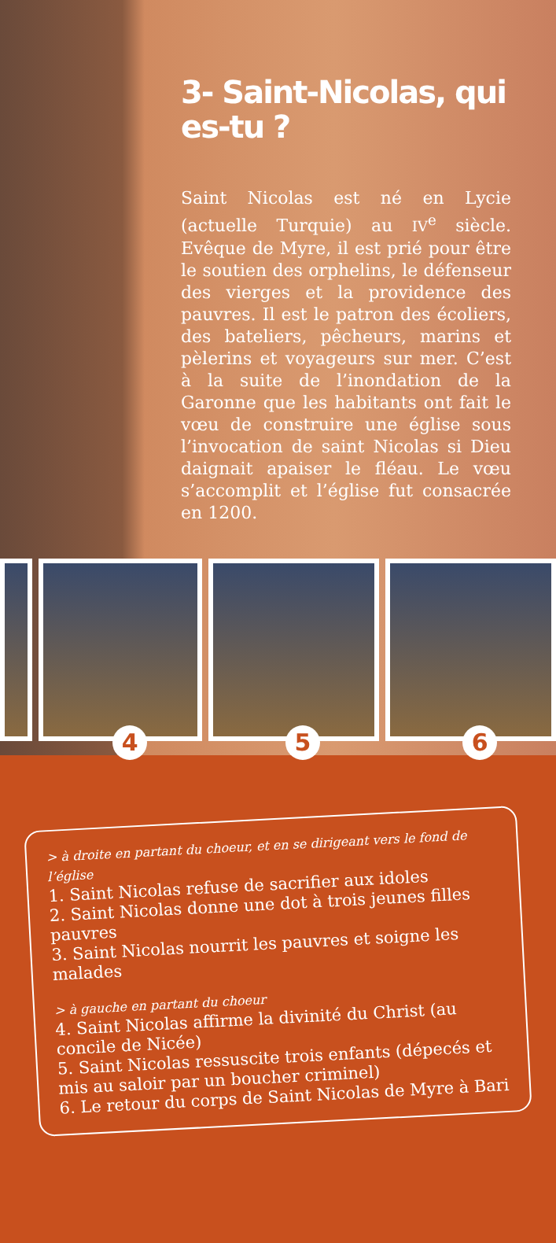3- Saint-Nicolas, qui es-tu ?
Saint Nicolas est né en Lycie (actuelle Turquie) au IV<sup>e</sup> siècle. Evêque de Myre, il est prié pour être le soutien des orphelins, le défenseur des vierges et la providence des pauvres. Il est le patron des écoliers, des bateliers, pêcheurs, marins et pèlerins et voyageurs sur mer. C’est à la suite de l’inondation de la Garonne que les habitants ont fait le vœu de construire une église sous l’invocation de saint Nicolas si Dieu daignait apaiser le fléau. Le vœu s’accomplit et l’église fut consacrée en 1200.
4
5
6
> à droite en partant du choeur, et en se dirigeant vers le fond de l’église
1. Saint Nicolas refuse de sacrifier aux idoles
2. Saint Nicolas donne une dot à trois jeunes filles pauvres
3. Saint Nicolas nourrit les pauvres et soigne les malades
> à gauche en partant du choeur
4. Saint Nicolas affirme la divinité du Christ (au concile de Nicée)
5. Saint Nicolas ressuscite trois enfants (dépecés et mis au saloir par un boucher criminel)
6. Le retour du corps de Saint Nicolas de Myre à Bari